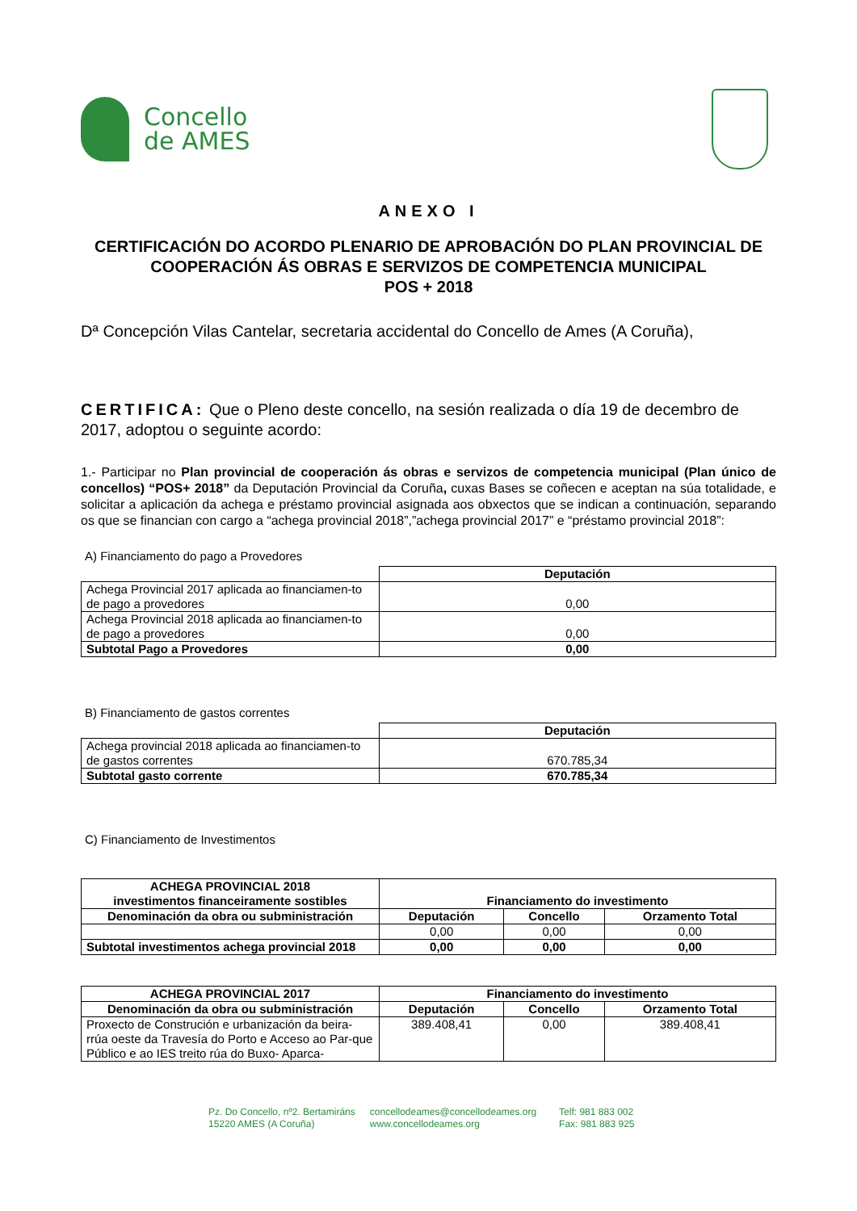Concello
de AMES
ANEXO I
CERTIFICACIÓN DO ACORDO PLENARIO DE APROBACIÓN DO PLAN PROVINCIAL DE COOPERACIÓN ÁS OBRAS E SERVIZOS DE COMPETENCIA MUNICIPAL
POS + 2018
Dª Concepción Vilas Cantelar, secretaria accidental do Concello de Ames (A Coruña),
CERTIFICA: Que o Pleno deste concello, na sesión realizada o día 19 de decembro de 2017, adoptou o seguinte acordo:
1.- Participar no Plan provincial de cooperación ás obras e servizos de competencia municipal (Plan único de concellos) “POS+ 2018” da Deputación Provincial da Coruña, cuxas Bases se coñecen e aceptan na súa totalidade, e solicitar a aplicación da achega e préstamo provincial asignada aos obxectos que se indican a continuación, separando os que se financian con cargo a “achega provincial 2018”,”achega provincial 2017” e “préstamo provincial 2018”:
A) Financiamento do pago a Provedores
| | Deputación |
| Achega Provincial 2017 aplicada ao financiamen-to de pago a provedores | 0,00 |
| Achega Provincial 2018 aplicada ao financiamen-to de pago a provedores | 0,00 |
| Subtotal Pago a Provedores | 0,00 |
B) Financiamento de gastos correntes
| | Deputación |
| Achega provincial 2018 aplicada ao financiamen-to de gastos correntes | 670.785,34 |
| Subtotal gasto corrente | 670.785,34 |
C) Financiamento de Investimentos
| ACHEGA PROVINCIAL 2018 investimentos financeiramente sostibles | Financiamento do investimento | | |
| --- | --- | --- | --- |
| Denominación da obra ou subministración | Deputación | Concello | Orzamento Total |
| | 0,00 | 0,00 | 0,00 |
| Subtotal investimentos achega provincial 2018 | 0,00 | 0,00 | 0,00 |
| ACHEGA PROVINCIAL 2017 | Financiamento do investimento | | |
| --- | --- | --- | --- |
| Denominación da obra ou subministración | Deputación | Concello | Orzamento Total |
| Proxecto de Construción e urbanización da beira-rrúa oeste da Travesía do Porto e Acceso ao Par-que Público e ao IES treito rúa do Buxo- Aparca- | 389.408,41 | 0,00 | 389.408,41 |
Pz. Do Concello, nº2. Bertamiráns
15220 AMES (A Coruña)
concellodeames@concellodeames.org
www.concellodeames.org
Telf: 981 883 002
Fax: 981 883 925